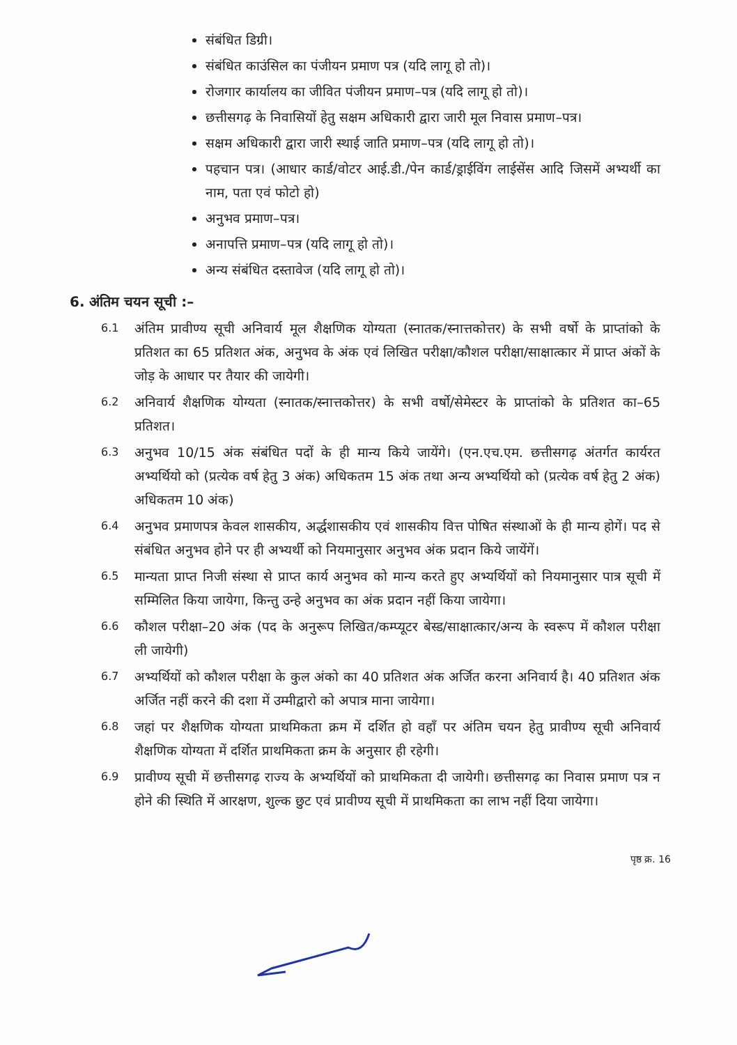संबंधित डिग्री।
संबंधित काउंसिल का पंजीयन प्रमाण पत्र (यदि लागू हो तो)।
रोजगार कार्यालय का जीवित पंजीयन प्रमाण–पत्र (यदि लागू हो तो)।
छत्तीसगढ़ के निवासियों हेतु सक्षम अधिकारी द्वारा जारी मूल निवास प्रमाण–पत्र।
सक्षम अधिकारी द्वारा जारी स्थाई जाति प्रमाण–पत्र (यदि लागू हो तो)।
पहचान पत्र। (आधार कार्ड/वोटर आई.डी./पेन कार्ड/ड्राईविंग लाईसेंस आदि जिसमें अभ्यर्थी का नाम, पता एवं फोटो हो)
अनुभव प्रमाण–पत्र।
अनापत्ति प्रमाण–पत्र (यदि लागू हो तो)।
अन्य संबंधित दस्तावेज (यदि लागू हो तो)।
6. अंतिम चयन सूची :–
6.1 अंतिम प्रावीण्य सूची अनिवार्य मूल शैक्षणिक योग्यता (स्नातक/स्नात्तकोत्तर) के सभी वर्षो के प्राप्तांको के प्रतिशत का 65 प्रतिशत अंक, अनुभव के अंक एवं लिखित परीक्षा/कौशल परीक्षा/साक्षात्कार में प्राप्त अंकों के जोड़ के आधार पर तैयार की जायेगी।
6.2 अनिवार्य शैक्षणिक योग्यता (स्नातक/स्नात्तकोत्तर) के सभी वर्षो/सेमेस्टर के प्राप्तांको के प्रतिशत का–65 प्रतिशत।
6.3 अनुभव 10/15 अंक संबंधित पदों के ही मान्य किये जायेंगे। (एन.एच.एम. छत्तीसगढ़ अंतर्गत कार्यरत अभ्यर्थियो को (प्रत्येक वर्ष हेतु 3 अंक) अधिकतम 15 अंक तथा अन्य अभ्यर्थियो को (प्रत्येक वर्ष हेतु 2 अंक) अधिकतम 10 अंक)
6.4 अनुभव प्रमाणपत्र केवल शासकीय, अर्द्धशासकीय एवं शासकीय वित्त पोषित संस्थाओं के ही मान्य होगें। पद से संबंधित अनुभव होने पर ही अभ्यर्थी को नियमानुसार अनुभव अंक प्रदान किये जायेंगें।
6.5 मान्यता प्राप्त निजी संस्था से प्राप्त कार्य अनुभव को मान्य करते हुए अभ्यर्थियों को नियमानुसार पात्र सूची में सम्मिलित किया जायेगा, किन्तु उन्हे अनुभव का अंक प्रदान नहीं किया जायेगा।
6.6 कौशल परीक्षा–20 अंक (पद के अनुरूप लिखित/कम्प्यूटर बेस्ड/साक्षात्कार/अन्य के स्वरूप में कौशल परीक्षा ली जायेगी)
6.7 अभ्यर्थियों को कौशल परीक्षा के कुल अंको का 40 प्रतिशत अंक अर्जित करना अनिवार्य है। 40 प्रतिशत अंक अर्जित नहीं करने की दशा में उम्मीद्वारो को अपात्र माना जायेगा।
6.8 जहां पर शैक्षणिक योग्यता प्राथमिकता क्रम में दर्शित हो वहाँ पर अंतिम चयन हेतु प्रावीण्य सूची अनिवार्य शैक्षणिक योग्यता में दर्शित प्राथमिकता क्रम के अनुसार ही रहेगी।
6.9 प्रावीण्य सूची में छत्तीसगढ़ राज्य के अभ्यर्थियों को प्राथमिकता दी जायेगी। छत्तीसगढ़ का निवास प्रमाण पत्र न होने की स्थिति में आरक्षण, शुल्क छुट एवं प्रावीण्य सूची में प्राथमिकता का लाभ नहीं दिया जायेगा।
पृष्ठ क्र. 16